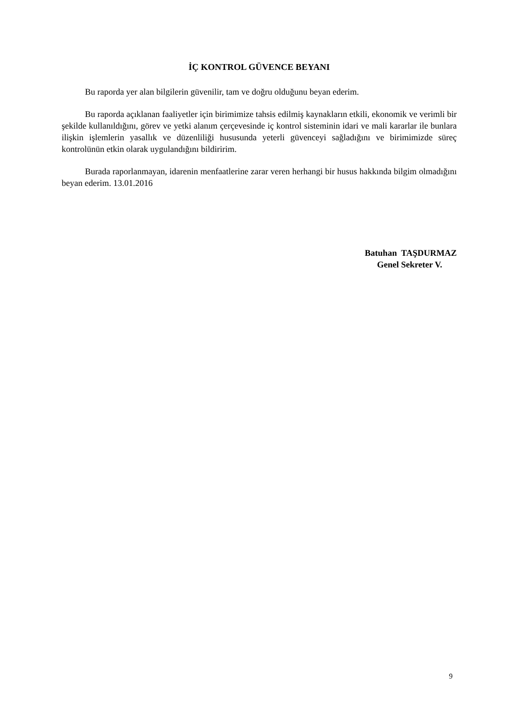İÇ KONTROL GÜVENCE BEYANI
Bu raporda yer alan bilgilerin güvenilir, tam ve doğru olduğunu beyan ederim.
Bu raporda açıklanan faaliyetler için birimimize tahsis edilmiş kaynakların etkili, ekonomik ve verimli bir şekilde kullanıldığını, görev ve yetki alanım çerçevesinde iç kontrol sisteminin idari ve mali kararlar ile bunlara ilişkin işlemlerin yasallık ve düzenliliği hususunda yeterli güvenceyi sağladığını ve birimimizde süreç kontrolünün etkin olarak uygulandığını bildiririm.
Burada raporlanmayan, idarenin menfaatlerine zarar veren herhangi bir husus hakkında bilgim olmadığını beyan ederim. 13.01.2016
Batuhan TAŞDURMAZ
Genel Sekreter V.
9